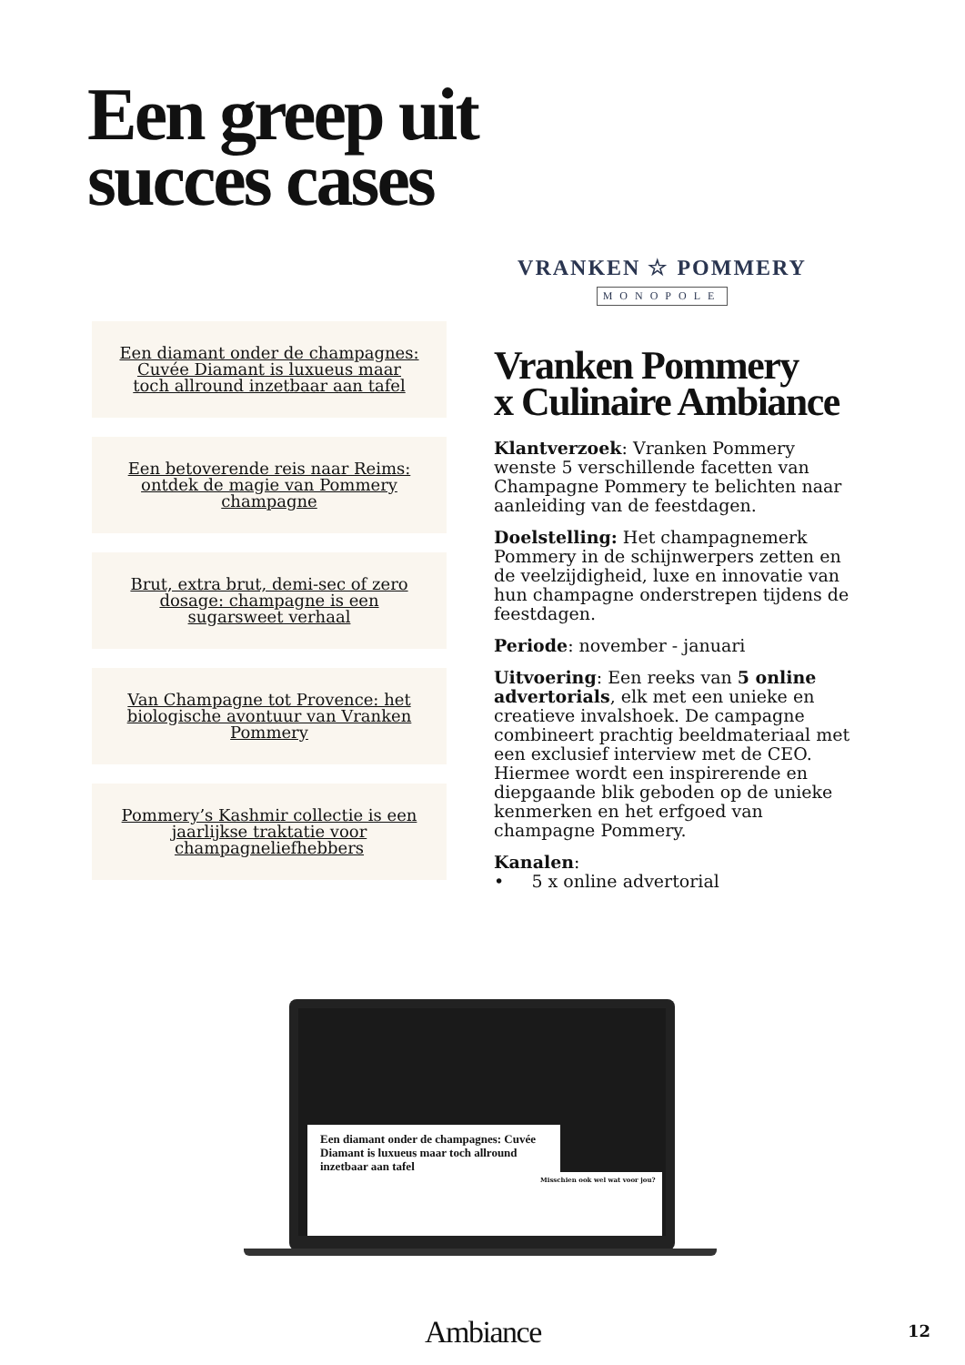Een greep uit
succes cases
Een diamant onder de champagnes: Cuvée Diamant is luxueus maar toch allround inzetbaar aan tafel
Een betoverende reis naar Reims: ontdek de magie van Pommery champagne
Brut, extra brut, demi-sec of zero dosage: champagne is een sugarsweet verhaal
Van Champagne tot Provence: het biologische avontuur van Vranken Pommery
Pommery’s Kashmir collectie is een jaarlijkse traktatie voor champagneliefhebbers
VRANKEN ☆ POMMERY
MONOPOLE
Vranken Pommery
x Culinaire Ambiance
Klantverzoek: Vranken Pommery wenste 5 verschillende facetten van Champagne Pommery te belichten naar aanleiding van de feestdagen.
Doelstelling: Het champagnemerk Pommery in de schijnwerpers zetten en de veelzijdigheid, luxe en innovatie van hun champagne onderstrepen tijdens de feestdagen.
Periode: november - januari
Uitvoering: Een reeks van 5 online advertorials, elk met een unieke en creatieve invalshoek. De campagne combineert prachtig beeldmateriaal met een exclusief interview met de CEO. Hiermee wordt een inspirerende en diepgaande blik geboden op de unieke kenmerken en het erfgoed van champagne Pommery.
Kanalen:
• 5 x online advertorial
Een diamant onder de champagnes: Cuvée Diamant is luxueus maar toch allround inzetbaar aan tafel
Misschien ook wel wat voor jou?
Ambiance 12